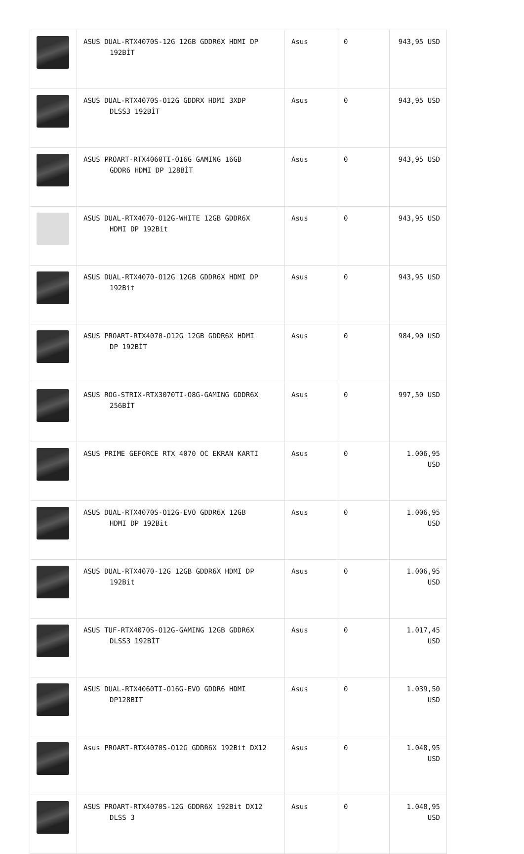| | ASUS DUAL-RTX4070S-12G 12GB GDDR6X HDMI DP 192BİT | Asus | 0 | 943,95 USD |
| | ASUS DUAL-RTX4070S-O12G GDDRX HDMI 3XDP DLSS3 192BİT | Asus | 0 | 943,95 USD |
| | ASUS PROART-RTX4060TI-O16G GAMING 16GB GDDR6 HDMI DP 128BİT | Asus | 0 | 943,95 USD |
| | ASUS DUAL-RTX4070-O12G-WHITE 12GB GDDR6X HDMI DP 192Bit | Asus | 0 | 943,95 USD |
| | ASUS DUAL-RTX4070-O12G 12GB GDDR6X HDMI DP 192Bit | Asus | 0 | 943,95 USD |
| | ASUS PROART-RTX4070-O12G 12GB GDDR6X HDMI DP 192BİT | Asus | 0 | 984,90 USD |
| | ASUS ROG-STRIX-RTX3070TI-O8G-GAMING GDDR6X 256BİT | Asus | 0 | 997,50 USD |
| | ASUS PRIME GEFORCE RTX 4070 OC EKRAN KARTI | Asus | 0 | 1.006,95 USD |
| | ASUS DUAL-RTX4070S-O12G-EVO GDDR6X 12GB HDMI DP 192Bit | Asus | 0 | 1.006,95 USD |
| | ASUS DUAL-RTX4070-12G 12GB GDDR6X HDMI DP 192Bit | Asus | 0 | 1.006,95 USD |
| | ASUS TUF-RTX4070S-O12G-GAMING 12GB GDDR6X DLSS3 192BİT | Asus | 0 | 1.017,45 USD |
| | ASUS DUAL-RTX4060TI-O16G-EVO GDDR6 HDMI DP128BIT | Asus | 0 | 1.039,50 USD |
| | Asus PROART-RTX4070S-O12G GDDR6X 192Bit DX12 | Asus | 0 | 1.048,95 USD |
| | ASUS PROART-RTX4070S-12G GDDR6X 192Bit DX12 DLSS 3 | Asus | 0 | 1.048,95 USD |